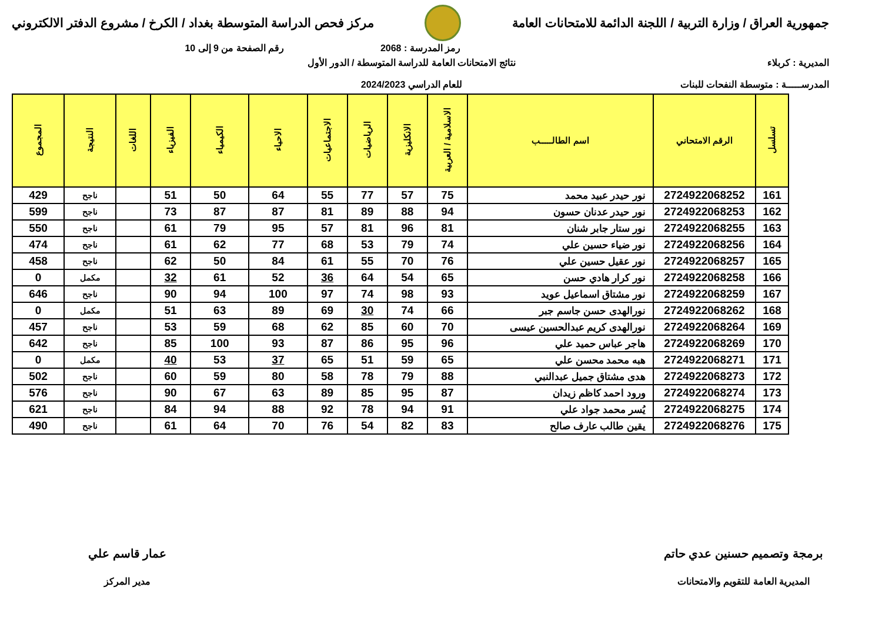جمهورية العراق / وزارة التربية / اللجنة الدائمة للامتحانات العامة
مركز فحص الدراسة المتوسطة بغداد / الكرخ / مشروع الدفتر الالكتروني
رمز المدرسة : 2068 رقم الصفحة من 9 إلى 10
المديرية : كربلاء
المدرســـــة : متوسطة النفحات للبنات
نتائج الامتحانات العامة للدراسة المتوسطة / الدور الأول
للعام الدراسي 2024/2023
| تسلسل | الرقم الامتحاني | اسم الطالـــــب | الاسلامية / العربية | الانكليزية | الرياضيات | الاجتماعيات | الاحياء | الكيمياء | الفيزياء | اللغات | النتيجة | المجموع |
| --- | --- | --- | --- | --- | --- | --- | --- | --- | --- | --- | --- | --- |
| 161 | 2724922068252 | نور حيدر عبيد محمد | 75 | 57 | 77 | 55 | 64 | 50 | 51 | | ناجح | 429 |
| 162 | 2724922068253 | نور حيدر عدنان حسون | 94 | 88 | 89 | 81 | 87 | 87 | 73 | | ناجح | 599 |
| 163 | 2724922068255 | نور ستار جابر شنان | 81 | 96 | 81 | 57 | 95 | 79 | 61 | | ناجح | 550 |
| 164 | 2724922068256 | نور ضياء حسين علي | 74 | 79 | 53 | 68 | 77 | 62 | 61 | | ناجح | 474 |
| 165 | 2724922068257 | نور عقيل حسين علي | 76 | 70 | 55 | 61 | 84 | 50 | 62 | | ناجح | 458 |
| 166 | 2724922068258 | نور كرار هادي حسن | 65 | 54 | 64 | 36 | 52 | 61 | 32 | | مكمل | 0 |
| 167 | 2724922068259 | نور مشتاق اسماعيل عويد | 93 | 98 | 74 | 97 | 100 | 94 | 90 | | ناجح | 646 |
| 168 | 2724922068262 | نورالهدى حسن جاسم جبر | 66 | 74 | 30 | 69 | 89 | 63 | 51 | | مكمل | 0 |
| 169 | 2724922068264 | نورالهدى كريم عبدالحسين عيسى | 70 | 60 | 85 | 62 | 68 | 59 | 53 | | ناجح | 457 |
| 170 | 2724922068269 | هاجر عباس حميد علي | 96 | 95 | 86 | 87 | 93 | 100 | 85 | | ناجح | 642 |
| 171 | 2724922068271 | هبه محمد محسن علي | 65 | 59 | 51 | 65 | 37 | 53 | 40 | | مكمل | 0 |
| 172 | 2724922068273 | هدى مشتاق جميل عبدالنبي | 88 | 79 | 78 | 58 | 80 | 59 | 60 | | ناجح | 502 |
| 173 | 2724922068274 | ورود احمد كاظم زيدان | 87 | 95 | 85 | 89 | 63 | 67 | 90 | | ناجح | 576 |
| 174 | 2724922068275 | يُسر محمد جواد علي | 91 | 94 | 78 | 92 | 88 | 94 | 84 | | ناجح | 621 |
| 175 | 2724922068276 | يقين طالب عارف صالح | 83 | 82 | 54 | 76 | 70 | 64 | 61 | | ناجح | 490 |
برمجة وتصميم حسنين عدي حاتم
المديرية العامة للتقويم والامتحانات
عمار قاسم علي
مدير المركز